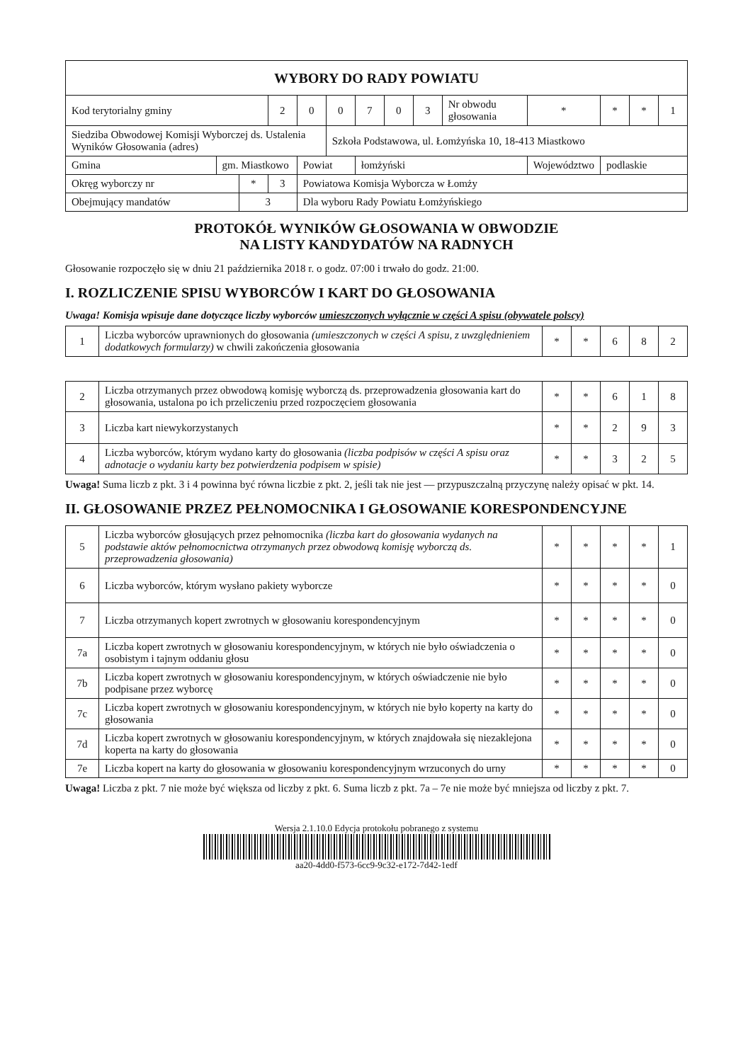| WYBORY DO RADY POWIATU | | | | | | | | | | | | | |
| Kod terytorialny gminy | | | 2 | 0 | 0 | 7 | 0 | 3 | Nr obwodu głosowania | * | * | * | 1 |
| Siedziba Obwodowej Komisji Wyborczej ds. Ustalenia Wyników Głosowania (adres) | | | | | Szkoła Podstawowa, ul. Łomżyńska 10, 18-413 Miastkowo | | | | | | | | |
| Gmina | gm. Miastkowo | | | Powiat | | łomżyński | | | | Województwo | podlaskie | | |
| Okręg wyborczy nr | | * | 3 | Powiatowa Komisja Wyborcza w Łomży | | | | | | | | | |
| Obejmujący mandatów | | 3 | | Dla wyboru Rady Powiatu Łomżyńskiego | | | | | | | | | |
PROTOKÓŁ WYNIKÓW GŁOSOWANIA W OBWODZIE
NA LISTY KANDYDATÓW NA RADNYCH
Głosowanie rozpoczęło się w dniu 21 października 2018 r. o godz. 07:00 i trwało do godz. 21:00.
I. ROZLICZENIE SPISU WYBORCÓW I KART DO GŁOSOWANIA
Uwaga! Komisja wpisuje dane dotyczące liczby wyborców umieszczonych wyłącznie w części A spisu (obywatele polscy)
| 1 | Liczba wyborców uprawnionych do głosowania (umieszczonych w części A spisu, z uwzględnieniem dodatkowych formularzy) w chwili zakończenia głosowania | * | * | 6 | 8 | 2 |
| 2 | Liczba otrzymanych przez obwodową komisję wyborczą ds. przeprowadzenia głosowania kart do głosowania, ustalona po ich przeliczeniu przed rozpoczęciem głosowania | * | * | 6 | 1 | 8 |
| 3 | Liczba kart niewykorzystanych | * | * | 2 | 9 | 3 |
| 4 | Liczba wyborców, którym wydano karty do głosowania (liczba podpisów w części A spisu oraz adnotacje o wydaniu karty bez potwierdzenia podpisem w spisie) | * | * | 3 | 2 | 5 |
Uwaga! Suma liczb z pkt. 3 i 4 powinna być równa liczbie z pkt. 2, jeśli tak nie jest — przypuszczalną przyczynę należy opisać w pkt. 14.
II. GŁOSOWANIE PRZEZ PEŁNOMOCNIKA I GŁOSOWANIE KORESPONDENCYJNE
| 5 | Liczba wyborców głosujących przez pełnomocnika (liczba kart do głosowania wydanych na podstawie aktów pełnomocnictwa otrzymanych przez obwodową komisję wyborczą ds. przeprowadzenia głosowania) | * | * | * | * | 1 |
| 6 | Liczba wyborców, którym wysłano pakiety wyborcze | * | * | * | * | 0 |
| 7 | Liczba otrzymanych kopert zwrotnych w głosowaniu korespondencyjnym | * | * | * | * | 0 |
| 7a | Liczba kopert zwrotnych w głosowaniu korespondencyjnym, w których nie było oświadczenia o osobistym i tajnym oddaniu głosu | * | * | * | * | 0 |
| 7b | Liczba kopert zwrotnych w głosowaniu korespondencyjnym, w których oświadczenie nie było podpisane przez wyborcę | * | * | * | * | 0 |
| 7c | Liczba kopert zwrotnych w głosowaniu korespondencyjnym, w których nie było koperty na karty do głosowania | * | * | * | * | 0 |
| 7d | Liczba kopert zwrotnych w głosowaniu korespondencyjnym, w których znajdowała się niezaklejona koperta na karty do głosowania | * | * | * | * | 0 |
| 7e | Liczba kopert na karty do głosowania w głosowaniu korespondencyjnym wrzuconych do urny | * | * | * | * | 0 |
Uwaga! Liczba z pkt. 7 nie może być większa od liczby z pkt. 6. Suma liczb z pkt. 7a – 7e nie może być mniejsza od liczby z pkt. 7.
Wersja 2.1.10.0 Edycja protokołu pobranego z systemu
aa20-4dd0-f573-6cc9-9c32-e172-7d42-1edf